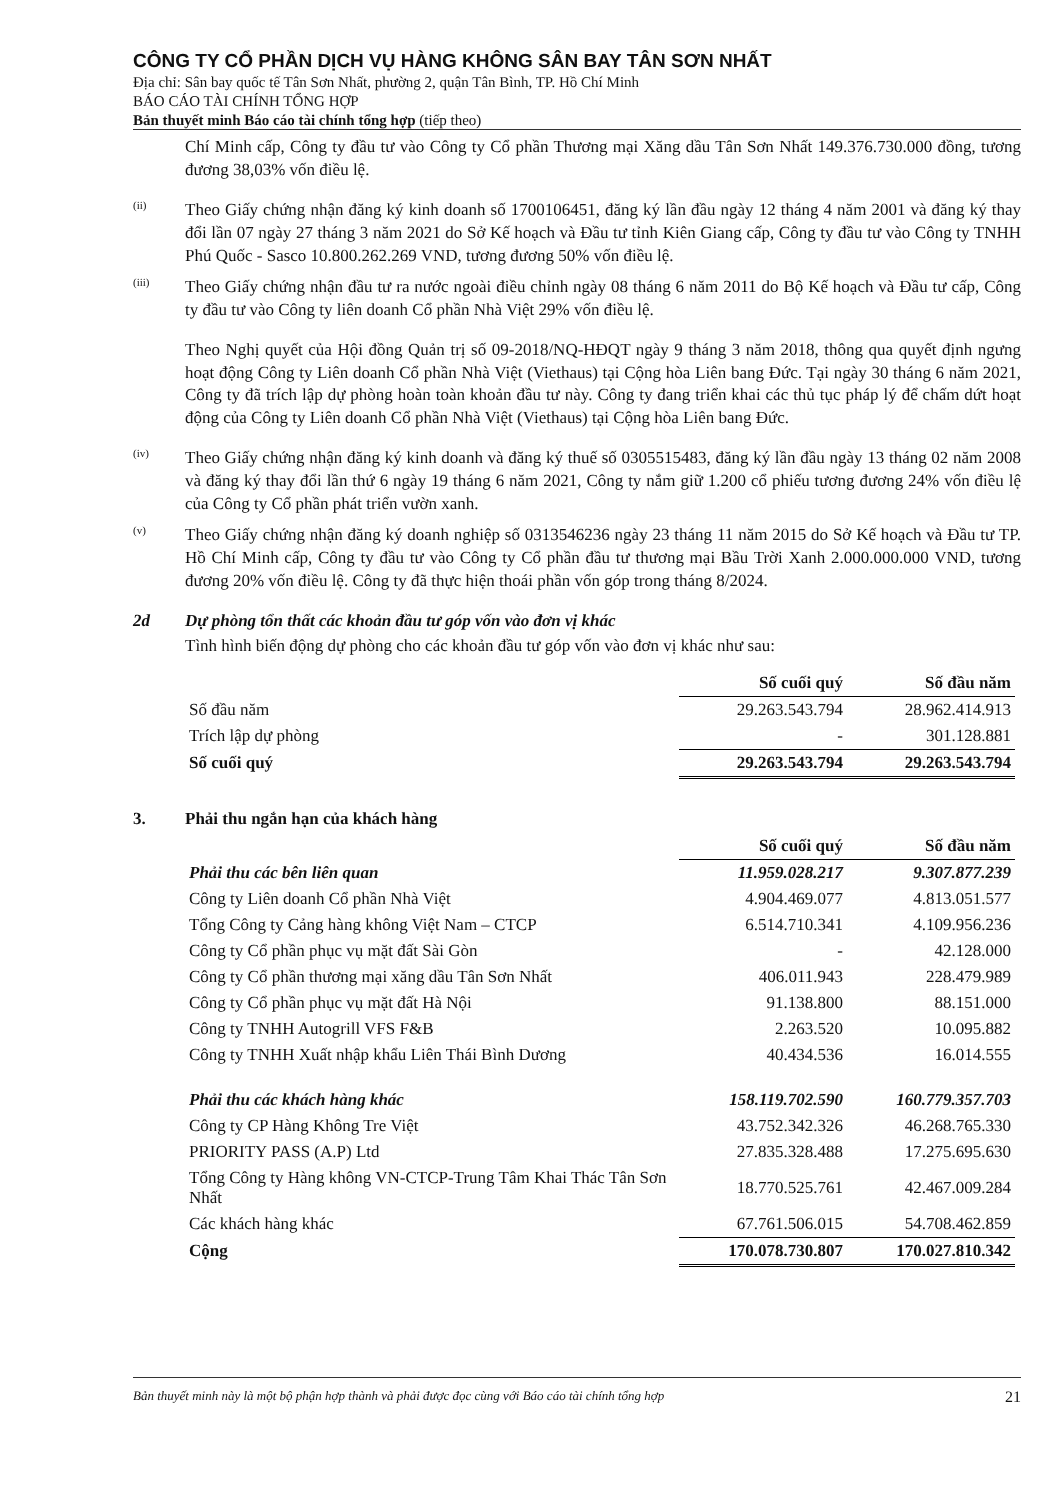CÔNG TY CỔ PHẦN DỊCH VỤ HÀNG KHÔNG SÂN BAY TÂN SƠN NHẤT
Địa chỉ: Sân bay quốc tế Tân Sơn Nhất, phường 2, quận Tân Bình, TP. Hồ Chí Minh
BÁO CÁO TÀI CHÍNH TỔNG HỢP
Bản thuyết minh Báo cáo tài chính tổng hợp (tiếp theo)
Chí Minh cấp, Công ty đầu tư vào Công ty Cổ phần Thương mại Xăng dầu Tân Sơn Nhất 149.376.730.000 đồng, tương đương 38,03% vốn điều lệ.
(ii)
Theo Giấy chứng nhận đăng ký kinh doanh số 1700106451, đăng ký lần đầu ngày 12 tháng 4 năm 2001 và đăng ký thay đổi lần 07 ngày 27 tháng 3 năm 2021 do Sở Kế hoạch và Đầu tư tỉnh Kiên Giang cấp, Công ty đầu tư vào Công ty TNHH Phú Quốc - Sasco 10.800.262.269 VND, tương đương 50% vốn điều lệ.
(iii)
Theo Giấy chứng nhận đầu tư ra nước ngoài điều chỉnh ngày 08 tháng 6 năm 2011 do Bộ Kế hoạch và Đầu tư cấp, Công ty đầu tư vào Công ty liên doanh Cổ phần Nhà Việt 29% vốn điều lệ.
Theo Nghị quyết của Hội đồng Quản trị số 09-2018/NQ-HĐQT ngày 9 tháng 3 năm 2018, thông qua quyết định ngưng hoạt động Công ty Liên doanh Cổ phần Nhà Việt (Viethaus) tại Cộng hòa Liên bang Đức. Tại ngày 30 tháng 6 năm 2021, Công ty đã trích lập dự phòng hoàn toàn khoản đầu tư này. Công ty đang triển khai các thủ tục pháp lý để chấm dứt hoạt động của Công ty Liên doanh Cổ phần Nhà Việt (Viethaus) tại Cộng hòa Liên bang Đức.
(iv)
Theo Giấy chứng nhận đăng ký kinh doanh và đăng ký thuế số 0305515483, đăng ký lần đầu ngày 13 tháng 02 năm 2008 và đăng ký thay đổi lần thứ 6 ngày 19 tháng 6 năm 2021, Công ty nắm giữ 1.200 cổ phiếu tương đương 24% vốn điều lệ của Công ty Cổ phần phát triển vườn xanh.
(v)
Theo Giấy chứng nhận đăng ký doanh nghiệp số 0313546236 ngày 23 tháng 11 năm 2015 do Sở Kế hoạch và Đầu tư TP. Hồ Chí Minh cấp, Công ty đầu tư vào Công ty Cổ phần đầu tư thương mại Bầu Trời Xanh 2.000.000.000 VND, tương đương 20% vốn điều lệ. Công ty đã thực hiện thoái phần vốn góp trong tháng 8/2024.
2d Dự phòng tổn thất các khoản đầu tư góp vốn vào đơn vị khác
Tình hình biến động dự phòng cho các khoản đầu tư góp vốn vào đơn vị khác như sau:
| | Số cuối quý | Số đầu năm |
| Số đầu năm | 29.263.543.794 | 28.962.414.913 |
| Trích lập dự phòng | - | 301.128.881 |
| Số cuối quý | 29.263.543.794 | 29.263.543.794 |
3. Phải thu ngắn hạn của khách hàng
| | Số cuối quý | Số đầu năm |
| Phải thu các bên liên quan | 11.959.028.217 | 9.307.877.239 |
| Công ty Liên doanh Cổ phần Nhà Việt | 4.904.469.077 | 4.813.051.577 |
| Tổng Công ty Cảng hàng không Việt Nam – CTCP | 6.514.710.341 | 4.109.956.236 |
| Công ty Cổ phần phục vụ mặt đất Sài Gòn | - | 42.128.000 |
| Công ty Cổ phần thương mại xăng dầu Tân Sơn Nhất | 406.011.943 | 228.479.989 |
| Công ty Cổ phần phục vụ mặt đất Hà Nội | 91.138.800 | 88.151.000 |
| Công ty TNHH Autogrill VFS F&B | 2.263.520 | 10.095.882 |
| Công ty TNHH Xuất nhập khẩu Liên Thái Bình Dương | 40.434.536 | 16.014.555 |
| Phải thu các khách hàng khác | 158.119.702.590 | 160.779.357.703 |
| Công ty CP Hàng Không Tre Việt | 43.752.342.326 | 46.268.765.330 |
| PRIORITY PASS (A.P) Ltd | 27.835.328.488 | 17.275.695.630 |
| Tổng Công ty Hàng không VN-CTCP-Trung Tâm Khai Thác Tân Sơn Nhất | 18.770.525.761 | 42.467.009.284 |
| Các khách hàng khác | 67.761.506.015 | 54.708.462.859 |
| Cộng | 170.078.730.807 | 170.027.810.342 |
Bản thuyết minh này là một bộ phận hợp thành và phải được đọc cùng với Báo cáo tài chính tổng hợp 21